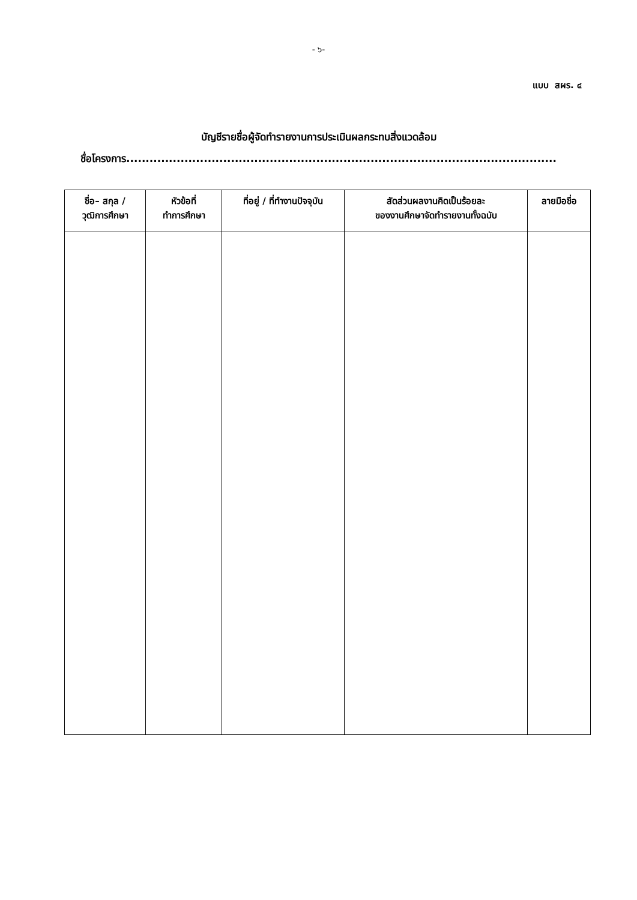- ๖-
แบบ สผร. ๔
บัญชีรายชื่อผู้จัดทำรายงานการประเมินผลกระทบสิ่งแวดล้อม
ชื่อโครงการ...............................................................................................................
| ชื่อ– สกุล / วุฒิการศึกษา | หัวข้อที่ ทำการศึกษา | ที่อยู่ / ที่ทำงานปัจจุบัน | สัดส่วนผลงานคิดเป็นร้อยละ ของงานศึกษาจัดทำรายงานทั้งฉบับ | ลายมือชื่อ |
| --- | --- | --- | --- | --- |